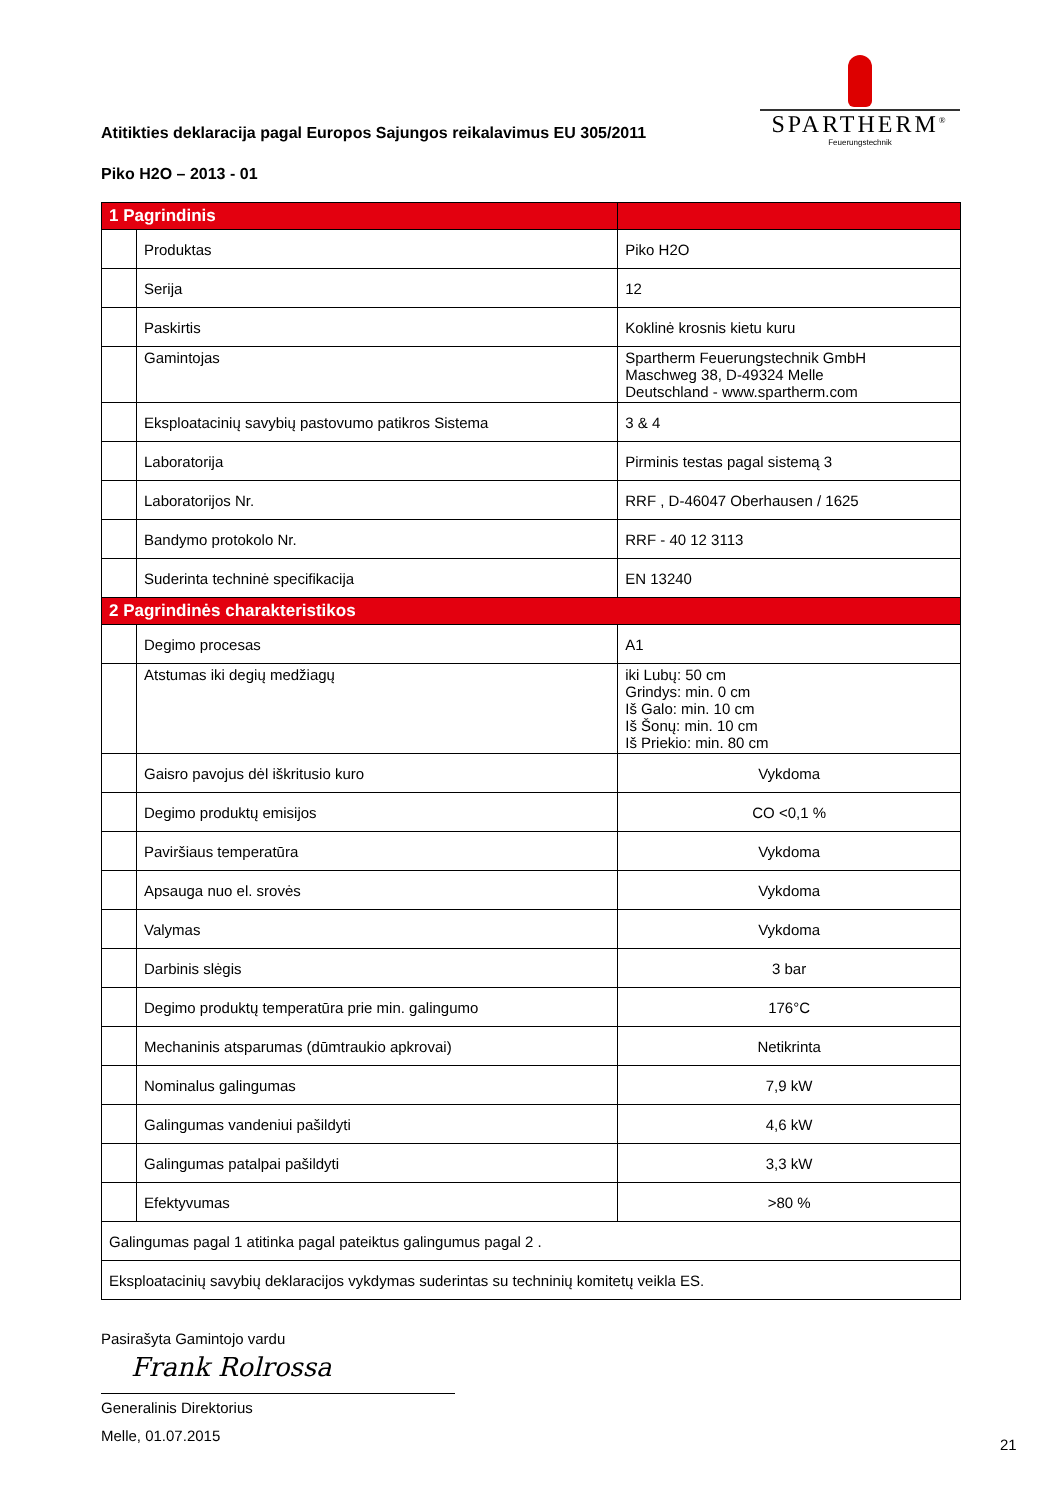Atitikties deklaracija pagal Europos Sajungos reikalavimus EU 305/2011
SPARTHERM<sup>®</sup>
Feuerungstechnik
Piko H2O – 2013 - 01
| 1 Pagrindinis | | |
| --- | --- | --- |
| | Produktas | Piko H2O |
| | Serija | 12 |
| | Paskirtis | Koklinė krosnis kietu kuru |
| | Gamintojas | Spartherm Feuerungstechnik GmbH Maschweg 38, D-49324 Melle Deutschland - www.spartherm.com |
| | Eksploatacinių savybių pastovumo patikros Sistema | 3 & 4 |
| | Laboratorija | Pirminis testas pagal sistemą 3 |
| | Laboratorijos Nr. | RRF , D-46047 Oberhausen / 1625 |
| | Bandymo protokolo Nr. | RRF - 40 12 3113 |
| | Suderinta techninė specifikacija | EN 13240 |
| 2 Pagrindinės charakteristikos | | |
| | Degimo procesas | A1 |
| | Atstumas iki degių medžiagų | iki Lubų: 50 cm Grindys: min. 0 cm Iš Galo: min. 10 cm Iš Šonų: min. 10 cm Iš Priekio: min. 80 cm |
| | Gaisro pavojus dėl iškritusio kuro | Vykdoma |
| | Degimo produktų emisijos | CO <0,1 % |
| | Paviršiaus temperatūra | Vykdoma |
| | Apsauga nuo el. srovės | Vykdoma |
| | Valymas | Vykdoma |
| | Darbinis slėgis | 3 bar |
| | Degimo produktų temperatūra prie min. galingumo | 176°C |
| | Mechaninis atsparumas (dūmtraukio apkrovai) | Netikrinta |
| | Nominalus galingumas | 7,9 kW |
| | Galingumas vandeniui pašildyti | 4,6 kW |
| | Galingumas patalpai pašildyti | 3,3 kW |
| | Efektyvumas | >80 % |
| Galingumas pagal 1 atitinka pagal pateiktus galingumus pagal 2 . | | |
| Eksploatacinių savybių deklaracijos vykdymas suderintas su techninių komitetų veikla ES. | | |
Pasirašyta Gamintojo vardu
Frank Rolrossa
Generalinis Direktorius
Melle, 01.07.2015
21